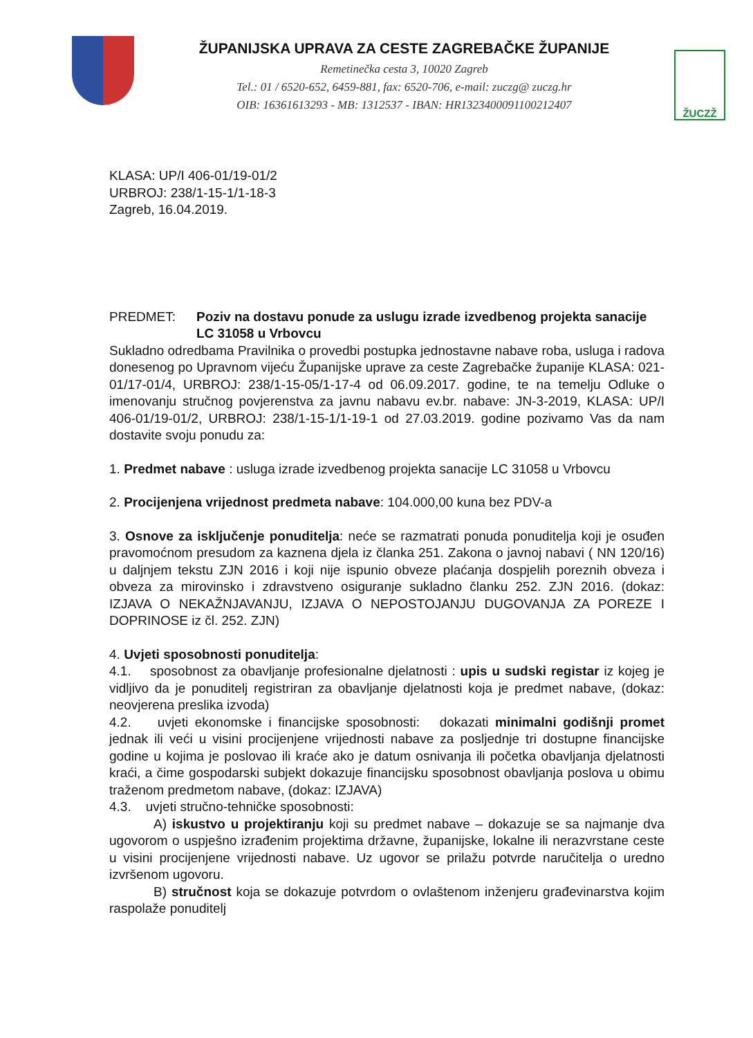ŽUPANIJSKA UPRAVA ZA CESTE ZAGREBAČKE ŽUPANIJE
Remetinečka cesta 3, 10020 Zagreb
Tel.: 01 / 6520-652, 6459-881, fax: 6520-706, e-mail: zuczg@ zuczg.hr
OIB: 16361613293 - MB: 1312537 - IBAN: HR1323400091100212407
ŽUCZŽ
KLASA: UP/I 406-01/19-01/2
URBROJ: 238/1-15-1/1-18-3
Zagreb, 16.04.2019.
PREDMET: Poziv na dostavu ponude za uslugu izrade izvedbenog projekta sanacije LC 31058 u Vrbovcu
Sukladno odredbama Pravilnika o provedbi postupka jednostavne nabave roba, usluga i radova donesenog po Upravnom vijeću Županijske uprave za ceste Zagrebačke županije KLASA: 021-01/17-01/4, URBROJ: 238/1-15-05/1-17-4 od 06.09.2017. godine, te na temelju Odluke o imenovanju stručnog povjerenstva za javnu nabavu ev.br. nabave: JN-3-2019, KLASA: UP/I 406-01/19-01/2, URBROJ: 238/1-15-1/1-19-1 od 27.03.2019. godine pozivamo Vas da nam dostavite svoju ponudu za:
1. Predmet nabave : usluga izrade izvedbenog projekta sanacije LC 31058 u Vrbovcu
2. Procijenjena vrijednost predmeta nabave: 104.000,00 kuna bez PDV-a
3. Osnove za isključenje ponuditelja: neće se razmatrati ponuda ponuditelja koji je osuđen pravomoćnom presudom za kaznena djela iz članka 251. Zakona o javnoj nabavi ( NN 120/16) u daljnjem tekstu ZJN 2016 i koji nije ispunio obveze plaćanja dospjelih poreznih obveza i obveza za mirovinsko i zdravstveno osiguranje sukladno članku 252. ZJN 2016. (dokaz: IZJAVA O NEKAŽNJAVANJU, IZJAVA O NEPOSTOJANJU DUGOVANJA ZA POREZE I DOPRINOSE iz čl. 252. ZJN)
4. Uvjeti sposobnosti ponuditelja:
4.1. sposobnost za obavljanje profesionalne djelatnosti : upis u sudski registar iz kojeg je vidljivo da je ponuditelj registriran za obavljanje djelatnosti koja je predmet nabave, (dokaz: neovjerena preslika izvoda)
4.2. uvjeti ekonomske i financijske sposobnosti: dokazati minimalni godišnji promet jednak ili veći u visini procijenjene vrijednosti nabave za posljednje tri dostupne financijske godine u kojima je poslovao ili kraće ako je datum osnivanja ili početka obavljanja djelatnosti kraći, a čime gospodarski subjekt dokazuje financijsku sposobnost obavljanja poslova u obimu traženom predmetom nabave, (dokaz: IZJAVA)
4.3. uvjeti stručno-tehničke sposobnosti:
A) iskustvo u projektiranju koji su predmet nabave – dokazuje se sa najmanje dva ugovorom o uspješno izrađenim projektima državne, županijske, lokalne ili nerazvrstane ceste u visini procijenjene vrijednosti nabave. Uz ugovor se prilažu potvrde naručitelja o uredno izvršenom ugovoru.
B) stručnost koja se dokazuje potvrdom o ovlaštenom inženjeru građevinarstva kojim raspolaže ponuditelj